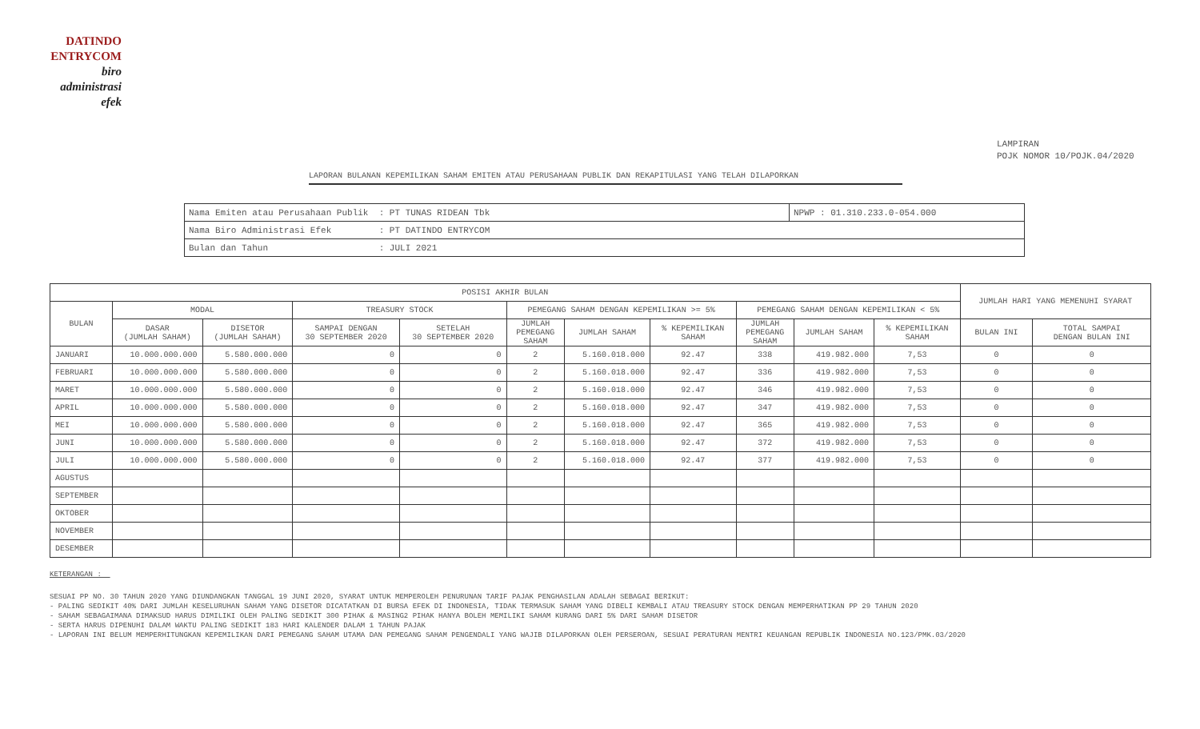DATINDO
ENTRYCOM
biro
administrasi
efek
LAMPIRAN
POJK NOMOR 10/POJK.04/2020
LAPORAN BULANAN KEPEMILIKAN SAHAM EMITEN ATAU PERUSAHAAN PUBLIK DAN REKAPITULASI YANG TELAH DILAPORKAN
| Nama Emiten atau Perusahaan Publik : PT TUNAS RIDEAN Tbk | NPWP : 01.310.233.0-054.000 |
| Nama Biro Administrasi Efek : PT DATINDO ENTRYCOM | |
| Bulan dan Tahun : JULI 2021 | |
| POSISI AKHIR BULAN | | | | | | | | | | | JUMLAH HARI YANG MEMENUHI SYARAT | |
| --- | --- | --- | --- | --- | --- | --- | --- | --- | --- | --- | --- | --- |
| BULAN | MODAL | | TREASURY STOCK | | PEMEGANG SAHAM DENGAN KEPEMILIKAN >= 5% | | | PEMEGANG SAHAM DENGAN KEPEMILIKAN < 5% | | | | |
| | DASAR (JUMLAH SAHAM) | DISETOR (JUMLAH SAHAM) | SAMPAI DENGAN 30 SEPTEMBER 2020 | SETELAH 30 SEPTEMBER 2020 | JUMLAH PEMEGANG SAHAM | JUMLAH SAHAM | % KEPEMILIKAN SAHAM | JUMLAH PEMEGANG SAHAM | JUMLAH SAHAM | % KEPEMILIKAN SAHAM | BULAN INI | TOTAL SAMPAI DENGAN BULAN INI |
| JANUARI | 10.000.000.000 | 5.580.000.000 | 0 | 0 | 2 | 5.160.018.000 | 92.47 | 338 | 419.982.000 | 7,53 | 0 | 0 |
| FEBRUARI | 10.000.000.000 | 5.580.000.000 | 0 | 0 | 2 | 5.160.018.000 | 92.47 | 336 | 419.982.000 | 7,53 | 0 | 0 |
| MARET | 10.000.000.000 | 5.580.000.000 | 0 | 0 | 2 | 5.160.018.000 | 92.47 | 346 | 419.982.000 | 7,53 | 0 | 0 |
| APRIL | 10.000.000.000 | 5.580.000.000 | 0 | 0 | 2 | 5.160.018.000 | 92.47 | 347 | 419.982.000 | 7,53 | 0 | 0 |
| MEI | 10.000.000.000 | 5.580.000.000 | 0 | 0 | 2 | 5.160.018.000 | 92.47 | 365 | 419.982.000 | 7,53 | 0 | 0 |
| JUNI | 10.000.000.000 | 5.580.000.000 | 0 | 0 | 2 | 5.160.018.000 | 92.47 | 372 | 419.982.000 | 7,53 | 0 | 0 |
| JULI | 10.000.000.000 | 5.580.000.000 | 0 | 0 | 2 | 5.160.018.000 | 92.47 | 377 | 419.982.000 | 7,53 | 0 | 0 |
| AGUSTUS | | | | | | | | | | | | |
| SEPTEMBER | | | | | | | | | | | | |
| OKTOBER | | | | | | | | | | | | |
| NOVEMBER | | | | | | | | | | | | |
| DESEMBER | | | | | | | | | | | | |
KETERANGAN :
SESUAI PP NO. 30 TAHUN 2020 YANG DIUNDANGKAN TANGGAL 19 JUNI 2020, SYARAT UNTUK MEMPEROLEH PENURUNAN TARIF PAJAK PENGHASILAN ADALAH SEBAGAI BERIKUT:
- PALING SEDIKIT 40% DARI JUMLAH KESELURUHAN SAHAM YANG DISETOR DICATATKAN DI BURSA EFEK DI INDONESIA, TIDAK TERMASUK SAHAM YANG DIBELI KEMBALI ATAU TREASURY STOCK DENGAN MEMPERHATIKAN PP 29 TAHUN 2020
- SAHAM SEBAGAIMANA DIMAKSUD HARUS DIMILIKI OLEH PALING SEDIKIT 300 PIHAK & MASING2 PIHAK HANYA BOLEH MEMILIKI SAHAM KURANG DARI 5% DARI SAHAM DISETOR
- SERTA HARUS DIPENUHI DALAM WAKTU PALING SEDIKIT 183 HARI KALENDER DALAM 1 TAHUN PAJAK
- LAPORAN INI BELUM MEMPERHITUNGKAN KEPEMILIKAN DARI PEMEGANG SAHAM UTAMA DAN PEMEGANG SAHAM PENGENDALI YANG WAJIB DILAPORKAN OLEH PERSEROAN, SESUAI PERATURAN MENTRI KEUANGAN REPUBLIK INDONESIA NO.123/PMK.03/2020